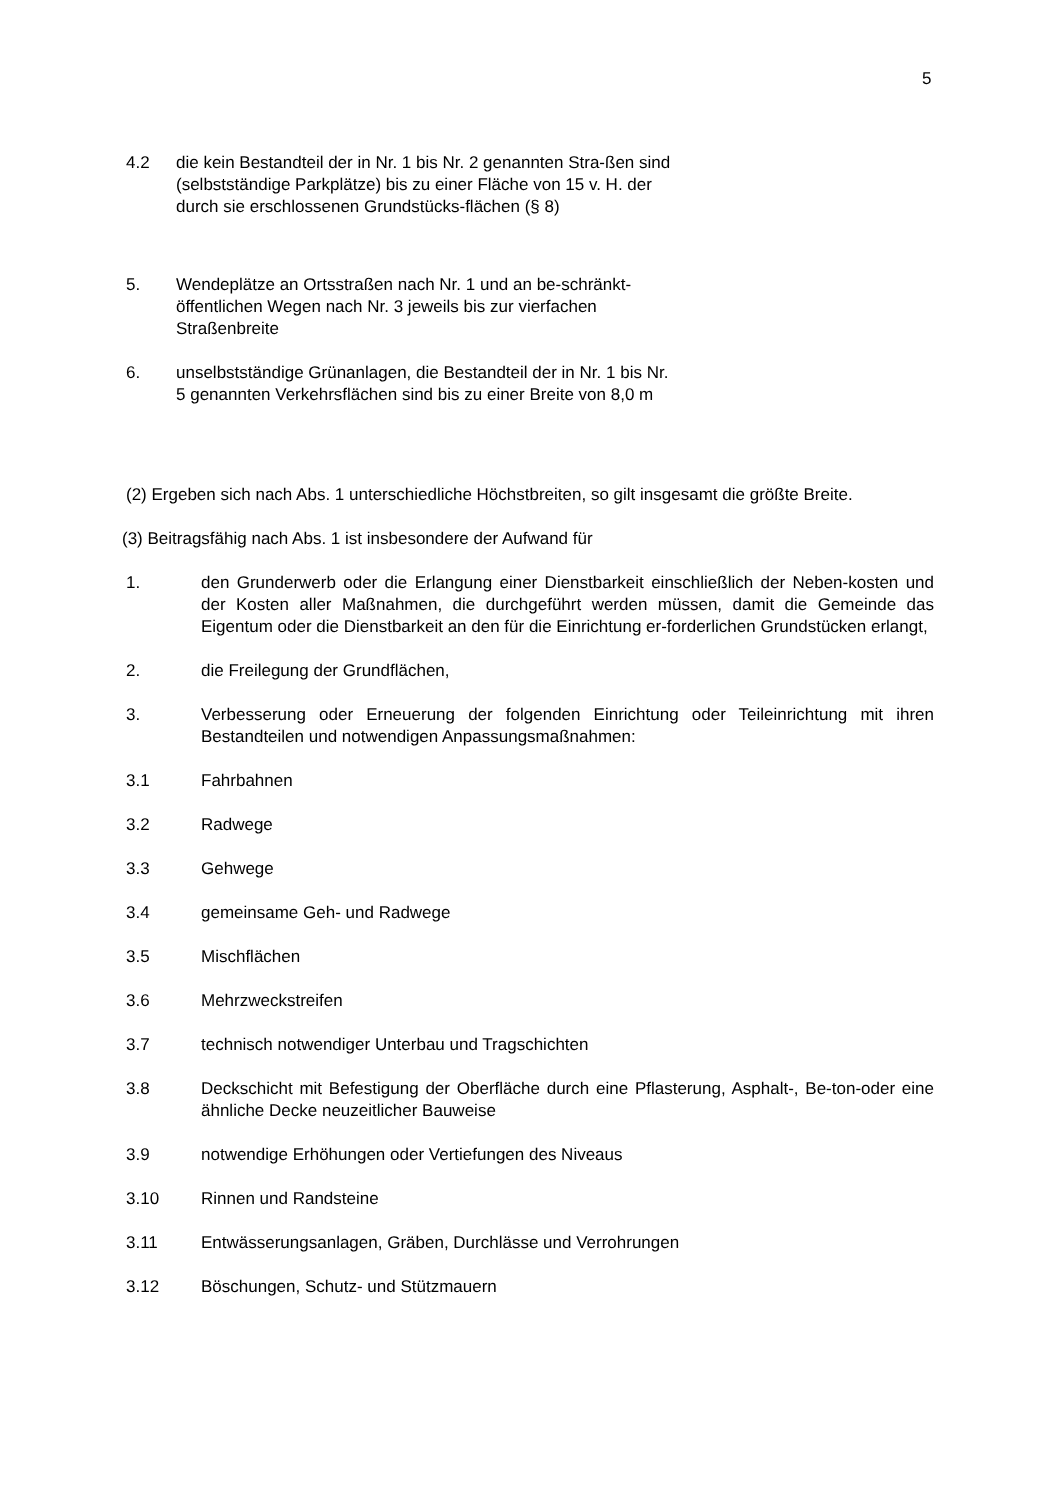5
4.2 die kein Bestandteil der in Nr. 1 bis Nr. 2 genannten Stra-ßen sind (selbstständige Parkplätze) bis zu einer Fläche von 15 v. H. der durch sie erschlossenen Grundstücks-flächen (§ 8)
5. Wendeplätze an Ortsstraßen nach Nr. 1 und an be-schränkt-öffentlichen Wegen nach Nr. 3 jeweils bis zur vierfachen Straßenbreite
6. unselbstständige Grünanlagen, die Bestandteil der in Nr. 1 bis Nr. 5 genannten Verkehrsflächen sind bis zu einer Breite von 8,0 m
(2) Ergeben sich nach Abs. 1 unterschiedliche Höchstbreiten, so gilt insgesamt die größte Breite.
(3) Beitragsfähig nach Abs. 1 ist insbesondere der Aufwand für
1. den Grunderwerb oder die Erlangung einer Dienstbarkeit einschließlich der Neben-kosten und der Kosten aller Maßnahmen, die durchgeführt werden müssen, damit die Gemeinde das Eigentum oder die Dienstbarkeit an den für die Einrichtung er-forderlichen Grundstücken erlangt,
2. die Freilegung der Grundflächen,
3. Verbesserung oder Erneuerung der folgenden Einrichtung oder Teileinrichtung mit ihren Bestandteilen und notwendigen Anpassungsmaßnahmen:
3.1 Fahrbahnen
3.2 Radwege
3.3 Gehwege
3.4 gemeinsame Geh- und Radwege
3.5 Mischflächen
3.6 Mehrzweckstreifen
3.7 technisch notwendiger Unterbau und Tragschichten
3.8 Deckschicht mit Befestigung der Oberfläche durch eine Pflasterung, Asphalt-, Be-ton-oder eine ähnliche Decke neuzeitlicher Bauweise
3.9 notwendige Erhöhungen oder Vertiefungen des Niveaus
3.10 Rinnen und Randsteine
3.11 Entwässerungsanlagen, Gräben, Durchlässe und Verrohrungen
3.12 Böschungen, Schutz- und Stützmauern